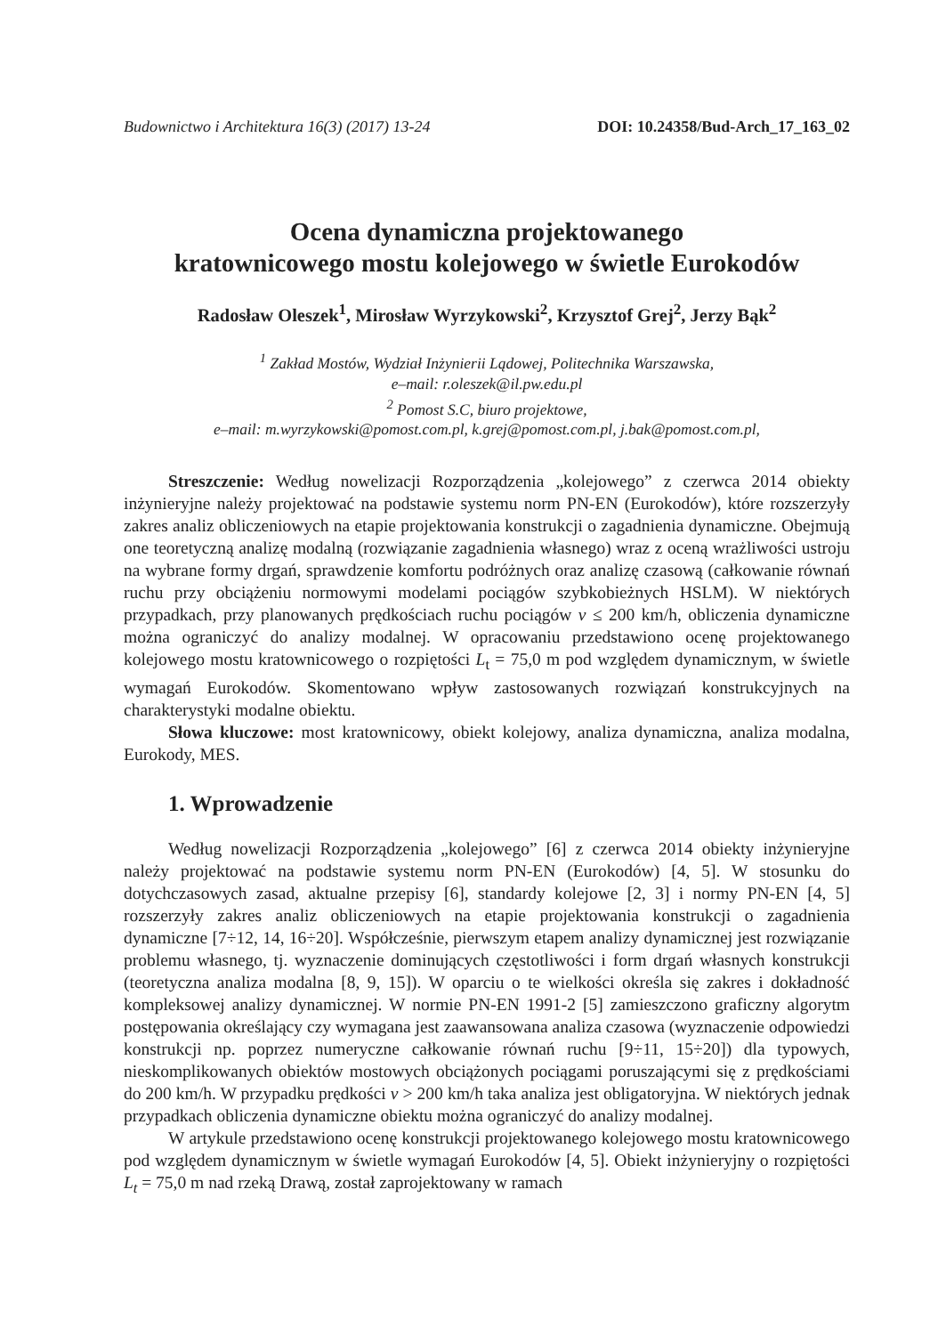Budownictwo i Architektura 16(3) (2017) 13-24 DOI: 10.24358/Bud-Arch_17_163_02
Ocena dynamiczna projektowanego
kratownicowego mostu kolejowego w świetle Eurokodów
Radosław Oleszek<sup>1</sup>, Mirosław Wyrzykowski<sup>2</sup>, Krzysztof Grej<sup>2</sup>, Jerzy Bąk<sup>2</sup>
<sup>1</sup> Zakład Mostów, Wydział Inżynierii Lądowej, Politechnika Warszawska,
e–mail: r.oleszek@il.pw.edu.pl
<sup>2</sup> Pomost S.C, biuro projektowe,
e–mail: m.wyrzykowski@pomost.com.pl, k.grej@pomost.com.pl, j.bak@pomost.com.pl,
Streszczenie: Według nowelizacji Rozporządzenia „kolejowego” z czerwca 2014 obiekty inżynieryjne należy projektować na podstawie systemu norm PN-EN (Eurokodów), które rozszerzyły zakres analiz obliczeniowych na etapie projektowania konstrukcji o zagadnienia dynamiczne. Obejmują one teoretyczną analizę modalną (rozwiązanie zagadnienia własnego) wraz z oceną wrażliwości ustroju na wybrane formy drgań, sprawdzenie komfortu podróżnych oraz analizę czasową (całkowanie równań ruchu przy obciążeniu normowymi modelami pociągów szybkobieżnych HSLM). W niektórych przypadkach, przy planowanych prędkościach ruchu pociągów v ≤ 200 km/h, obliczenia dynamiczne można ograniczyć do analizy modalnej. W opracowaniu przedstawiono ocenę projektowanego kolejowego mostu kratownicowego o rozpiętości L<sub>t</sub> = 75,0 m pod względem dynamicznym, w świetle wymagań Eurokodów. Skomentowano wpływ zastosowanych rozwiązań konstrukcyjnych na charakterystyki modalne obiektu.
Słowa kluczowe: most kratownicowy, obiekt kolejowy, analiza dynamiczna, analiza modalna, Eurokody, MES.
1. Wprowadzenie
Według nowelizacji Rozporządzenia „kolejowego” [6] z czerwca 2014 obiekty inżynieryjne należy projektować na podstawie systemu norm PN-EN (Eurokodów) [4, 5]. W stosunku do dotychczasowych zasad, aktualne przepisy [6], standardy kolejowe [2, 3] i normy PN-EN [4, 5] rozszerzyły zakres analiz obliczeniowych na etapie projektowania konstrukcji o zagadnienia dynamiczne [7÷12, 14, 16÷20]. Współcześnie, pierwszym etapem analizy dynamicznej jest rozwiązanie problemu własnego, tj. wyznaczenie dominujących częstotliwości i form drgań własnych konstrukcji (teoretyczna analiza modalna [8, 9, 15]). W oparciu o te wielkości określa się zakres i dokładność kompleksowej analizy dynamicznej. W normie PN-EN 1991-2 [5] zamieszczono graficzny algorytm postępowania określający czy wymagana jest zaawansowana analiza czasowa (wyznaczenie odpowiedzi konstrukcji np. poprzez numeryczne całkowanie równań ruchu [9÷11, 15÷20]) dla typowych, nieskomplikowanych obiektów mostowych obciążonych pociągami poruszającymi się z prędkościami do 200 km/h. W przypadku prędkości v > 200 km/h taka analiza jest obligatoryjna. W niektórych jednak przypadkach obliczenia dynamiczne obiektu można ograniczyć do analizy modalnej.
W artykule przedstawiono ocenę konstrukcji projektowanego kolejowego mostu kratownicowego pod względem dynamicznym w świetle wymagań Eurokodów [4, 5]. Obiekt inżynieryjny o rozpiętości L<sub>t</sub> = 75,0 m nad rzeką Drawą, został zaprojektowany w ramach